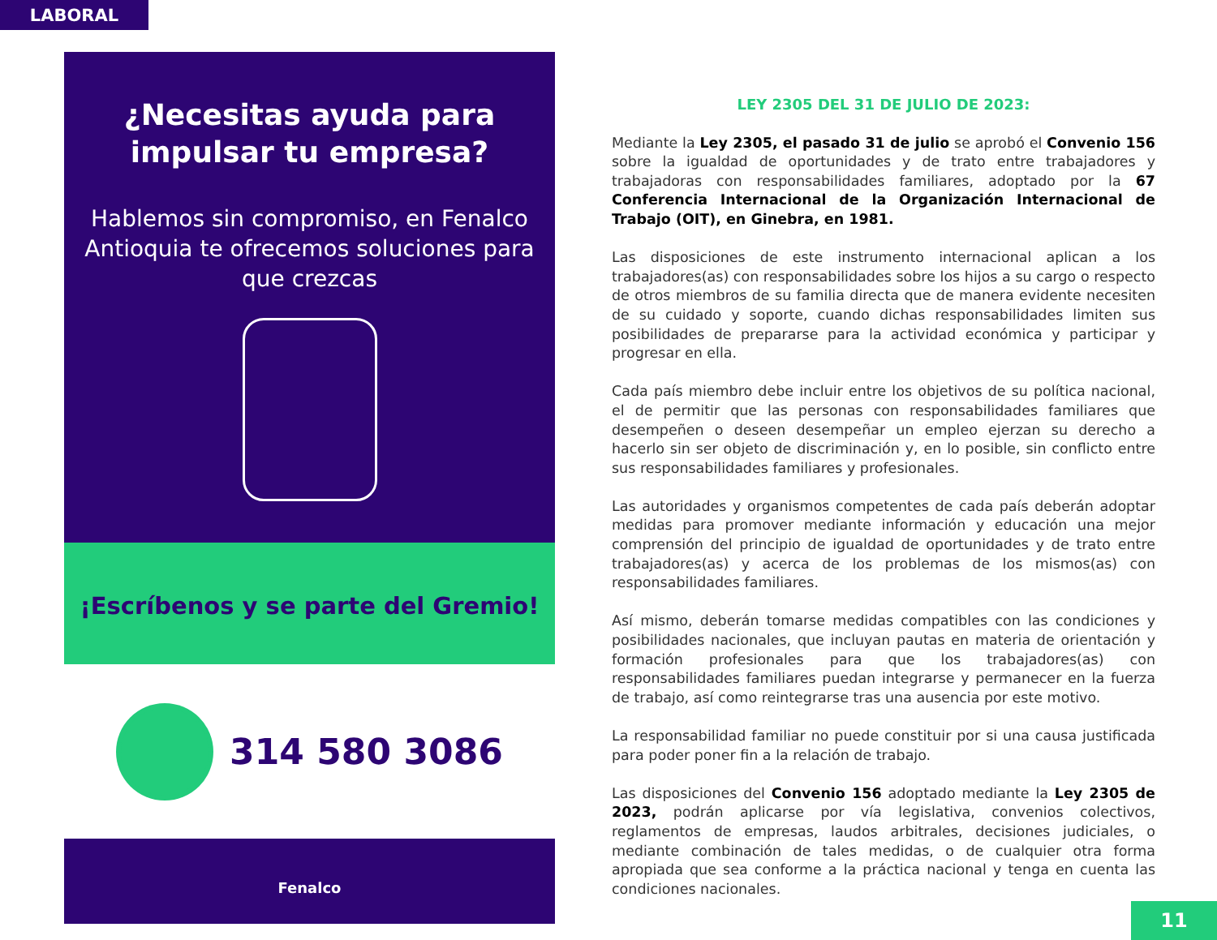LABORAL
¿Necesitas ayuda para impulsar tu empresa?
Hablemos sin compromiso, en Fenalco Antioquia te ofrecemos soluciones para que crezcas
¡Escríbenos y se parte del Gremio!
314 580 3086
Fenalco
LEY 2305 DEL 31 DE JULIO DE 2023:
Mediante la Ley 2305, el pasado 31 de julio se aprobó el Convenio 156 sobre la igualdad de oportunidades y de trato entre trabajadores y trabajadoras con responsabilidades familiares, adoptado por la 67 Conferencia Internacional de la Organización Internacional de Trabajo (OIT), en Ginebra, en 1981.
Las disposiciones de este instrumento internacional aplican a los trabajadores(as) con responsabilidades sobre los hijos a su cargo o respecto de otros miembros de su familia directa que de manera evidente necesiten de su cuidado y soporte, cuando dichas responsabilidades limiten sus posibilidades de prepararse para la actividad económica y participar y progresar en ella.
Cada país miembro debe incluir entre los objetivos de su política nacional, el de permitir que las personas con responsabilidades familiares que desempeñen o deseen desempeñar un empleo ejerzan su derecho a hacerlo sin ser objeto de discriminación y, en lo posible, sin conflicto entre sus responsabilidades familiares y profesionales.
Las autoridades y organismos competentes de cada país deberán adoptar medidas para promover mediante información y educación una mejor comprensión del principio de igualdad de oportunidades y de trato entre trabajadores(as) y acerca de los problemas de los mismos(as) con responsabilidades familiares.
Así mismo, deberán tomarse medidas compatibles con las condiciones y posibilidades nacionales, que incluyan pautas en materia de orientación y formación profesionales para que los trabajadores(as) con responsabilidades familiares puedan integrarse y permanecer en la fuerza de trabajo, así como reintegrarse tras una ausencia por este motivo.
La responsabilidad familiar no puede constituir por si una causa justificada para poder poner fin a la relación de trabajo.
Las disposiciones del Convenio 156 adoptado mediante la Ley 2305 de 2023, podrán aplicarse por vía legislativa, convenios colectivos, reglamentos de empresas, laudos arbitrales, decisiones judiciales, o mediante combinación de tales medidas, o de cualquier otra forma apropiada que sea conforme a la práctica nacional y tenga en cuenta las condiciones nacionales.
11